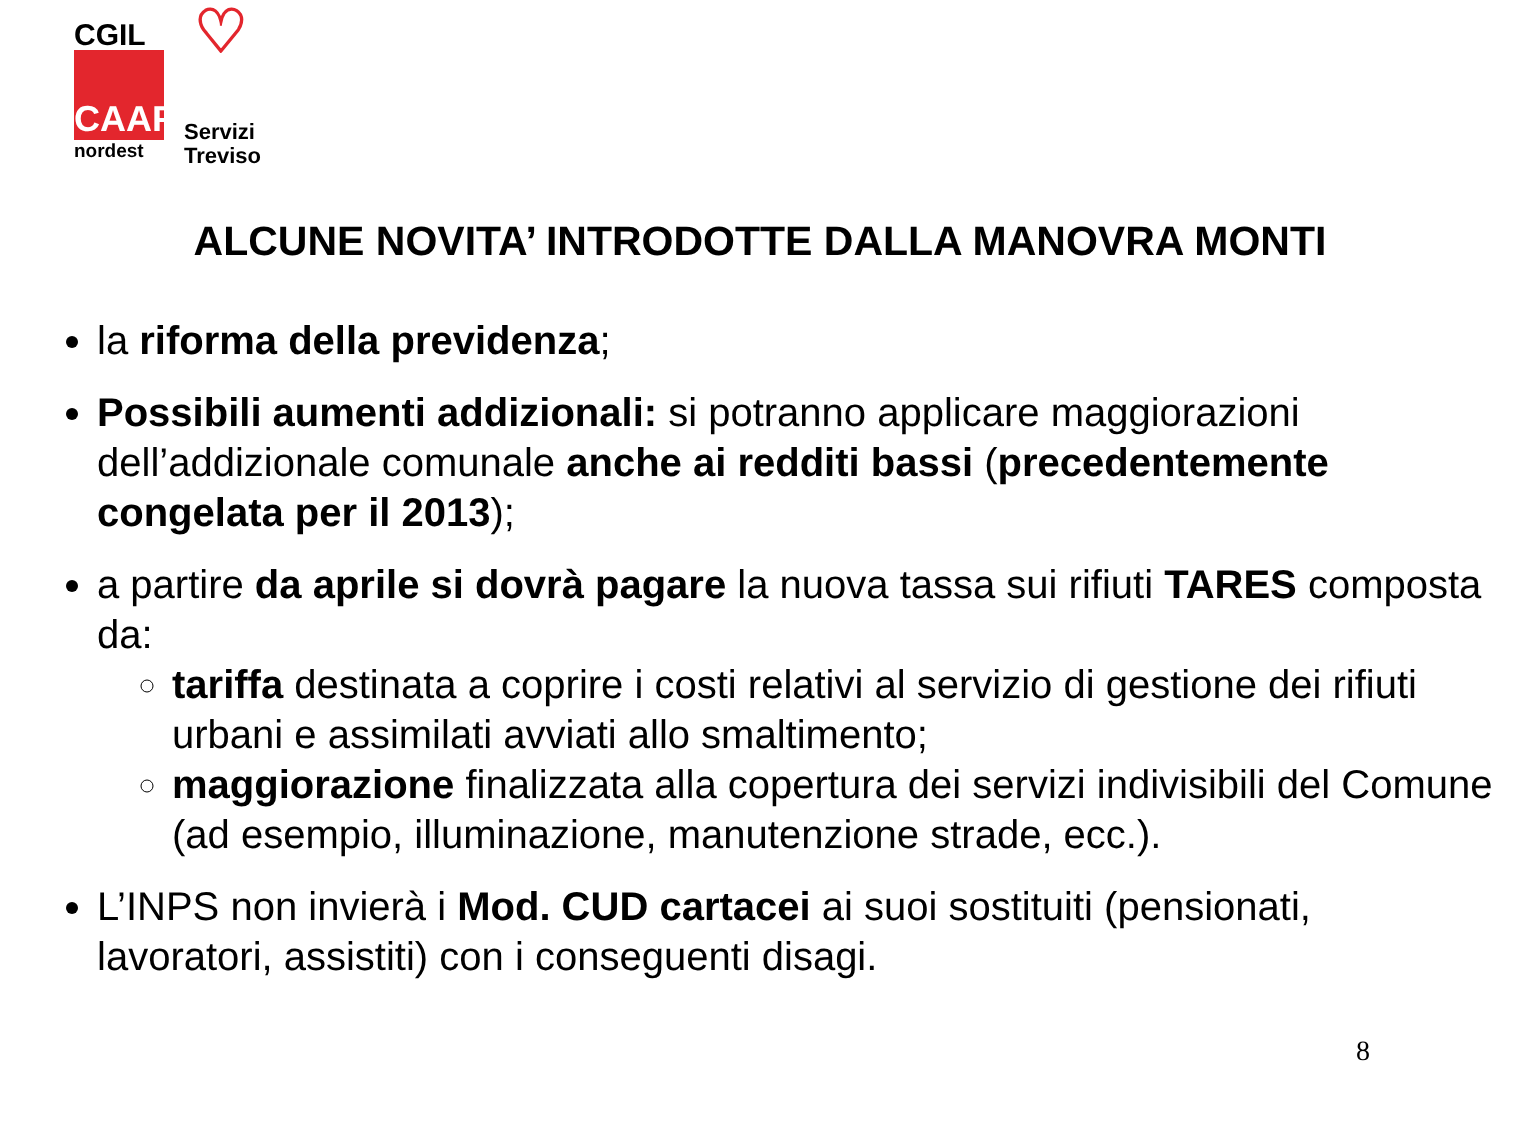CGIL
CAAF
nordest
♡
Servizi
Treviso
ALCUNE NOVITA’ INTRODOTTE DALLA MANOVRA MONTI
la riforma della previdenza;
Possibili aumenti addizionali: si potranno applicare maggiorazioni dell’addizionale comunale anche ai redditi bassi (precedentemente congelata per il 2013);
a partire da aprile si dovrà pagare la nuova tassa sui rifiuti TARES composta da:
tariffa destinata a coprire i costi relativi al servizio di gestione dei rifiuti urbani e assimilati avviati allo smaltimento;
maggiorazione finalizzata alla copertura dei servizi indivisibili del Comune (ad esempio, illuminazione, manutenzione strade, ecc.).
L’INPS non invierà i Mod. CUD cartacei ai suoi sostituiti (pensionati, lavoratori, assistiti) con i conseguenti disagi.
8